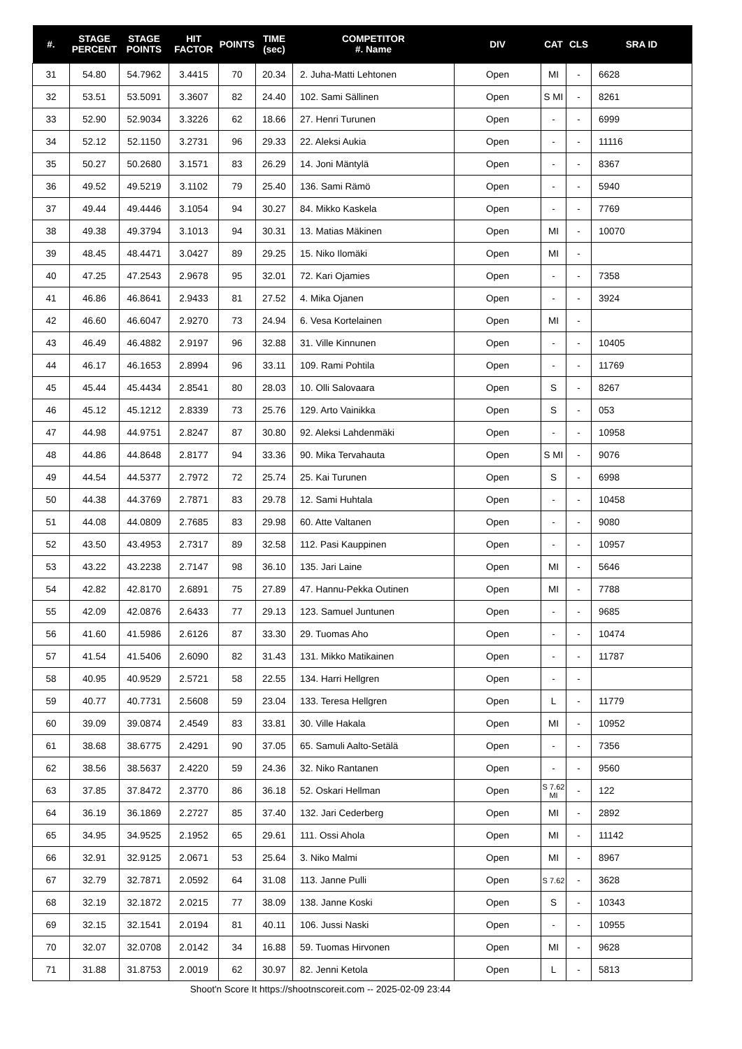| #. | STAGE PERCENT | STAGE POINTS | HIT FACTOR | POINTS | TIME (sec) | COMPETITOR #. Name | DIV | CAT | CLS | SRA ID |
| --- | --- | --- | --- | --- | --- | --- | --- | --- | --- | --- |
| 31 | 54.80 | 54.7962 | 3.4415 | 70 | 20.34 | 2. Juha-Matti Lehtonen | Open | MI | - | 6628 |
| 32 | 53.51 | 53.5091 | 3.3607 | 82 | 24.40 | 102. Sami Sällinen | Open | S MI | - | 8261 |
| 33 | 52.90 | 52.9034 | 3.3226 | 62 | 18.66 | 27. Henri Turunen | Open | - | - | 6999 |
| 34 | 52.12 | 52.1150 | 3.2731 | 96 | 29.33 | 22. Aleksi Aukia | Open | - | - | 11116 |
| 35 | 50.27 | 50.2680 | 3.1571 | 83 | 26.29 | 14. Joni Mäntylä | Open | - | - | 8367 |
| 36 | 49.52 | 49.5219 | 3.1102 | 79 | 25.40 | 136. Sami Rämö | Open | - | - | 5940 |
| 37 | 49.44 | 49.4446 | 3.1054 | 94 | 30.27 | 84. Mikko Kaskela | Open | - | - | 7769 |
| 38 | 49.38 | 49.3794 | 3.1013 | 94 | 30.31 | 13. Matias Mäkinen | Open | MI | - | 10070 |
| 39 | 48.45 | 48.4471 | 3.0427 | 89 | 29.25 | 15. Niko Ilomäki | Open | MI | - | |
| 40 | 47.25 | 47.2543 | 2.9678 | 95 | 32.01 | 72. Kari Ojamies | Open | - | - | 7358 |
| 41 | 46.86 | 46.8641 | 2.9433 | 81 | 27.52 | 4. Mika Ojanen | Open | - | - | 3924 |
| 42 | 46.60 | 46.6047 | 2.9270 | 73 | 24.94 | 6. Vesa Kortelainen | Open | MI | - | |
| 43 | 46.49 | 46.4882 | 2.9197 | 96 | 32.88 | 31. Ville Kinnunen | Open | - | - | 10405 |
| 44 | 46.17 | 46.1653 | 2.8994 | 96 | 33.11 | 109. Rami Pohtila | Open | - | - | 11769 |
| 45 | 45.44 | 45.4434 | 2.8541 | 80 | 28.03 | 10. Olli Salovaara | Open | S | - | 8267 |
| 46 | 45.12 | 45.1212 | 2.8339 | 73 | 25.76 | 129. Arto Vainikka | Open | S | - | 053 |
| 47 | 44.98 | 44.9751 | 2.8247 | 87 | 30.80 | 92. Aleksi Lahdenmäki | Open | - | - | 10958 |
| 48 | 44.86 | 44.8648 | 2.8177 | 94 | 33.36 | 90. Mika Tervahauta | Open | S MI | - | 9076 |
| 49 | 44.54 | 44.5377 | 2.7972 | 72 | 25.74 | 25. Kai Turunen | Open | S | - | 6998 |
| 50 | 44.38 | 44.3769 | 2.7871 | 83 | 29.78 | 12. Sami Huhtala | Open | - | - | 10458 |
| 51 | 44.08 | 44.0809 | 2.7685 | 83 | 29.98 | 60. Atte Valtanen | Open | - | - | 9080 |
| 52 | 43.50 | 43.4953 | 2.7317 | 89 | 32.58 | 112. Pasi Kauppinen | Open | - | - | 10957 |
| 53 | 43.22 | 43.2238 | 2.7147 | 98 | 36.10 | 135. Jari Laine | Open | MI | - | 5646 |
| 54 | 42.82 | 42.8170 | 2.6891 | 75 | 27.89 | 47. Hannu-Pekka Outinen | Open | MI | - | 7788 |
| 55 | 42.09 | 42.0876 | 2.6433 | 77 | 29.13 | 123. Samuel Juntunen | Open | - | - | 9685 |
| 56 | 41.60 | 41.5986 | 2.6126 | 87 | 33.30 | 29. Tuomas Aho | Open | - | - | 10474 |
| 57 | 41.54 | 41.5406 | 2.6090 | 82 | 31.43 | 131. Mikko Matikainen | Open | - | - | 11787 |
| 58 | 40.95 | 40.9529 | 2.5721 | 58 | 22.55 | 134. Harri Hellgren | Open | - | - | |
| 59 | 40.77 | 40.7731 | 2.5608 | 59 | 23.04 | 133. Teresa Hellgren | Open | L | - | 11779 |
| 60 | 39.09 | 39.0874 | 2.4549 | 83 | 33.81 | 30. Ville Hakala | Open | MI | - | 10952 |
| 61 | 38.68 | 38.6775 | 2.4291 | 90 | 37.05 | 65. Samuli Aalto-Setälä | Open | - | - | 7356 |
| 62 | 38.56 | 38.5637 | 2.4220 | 59 | 24.36 | 32. Niko Rantanen | Open | - | - | 9560 |
| 63 | 37.85 | 37.8472 | 2.3770 | 86 | 36.18 | 52. Oskari Hellman | Open | S 7.62 MI | - | 122 |
| 64 | 36.19 | 36.1869 | 2.2727 | 85 | 37.40 | 132. Jari Cederberg | Open | MI | - | 2892 |
| 65 | 34.95 | 34.9525 | 2.1952 | 65 | 29.61 | 111. Ossi Ahola | Open | MI | - | 11142 |
| 66 | 32.91 | 32.9125 | 2.0671 | 53 | 25.64 | 3. Niko Malmi | Open | MI | - | 8967 |
| 67 | 32.79 | 32.7871 | 2.0592 | 64 | 31.08 | 113. Janne Pulli | Open | S 7.62 | - | 3628 |
| 68 | 32.19 | 32.1872 | 2.0215 | 77 | 38.09 | 138. Janne Koski | Open | S | - | 10343 |
| 69 | 32.15 | 32.1541 | 2.0194 | 81 | 40.11 | 106. Jussi Naski | Open | - | - | 10955 |
| 70 | 32.07 | 32.0708 | 2.0142 | 34 | 16.88 | 59. Tuomas Hirvonen | Open | MI | - | 9628 |
| 71 | 31.88 | 31.8753 | 2.0019 | 62 | 30.97 | 82. Jenni Ketola | Open | L | - | 5813 |
Shoot'n Score It https://shootnscoreit.com -- 2025-02-09 23:44